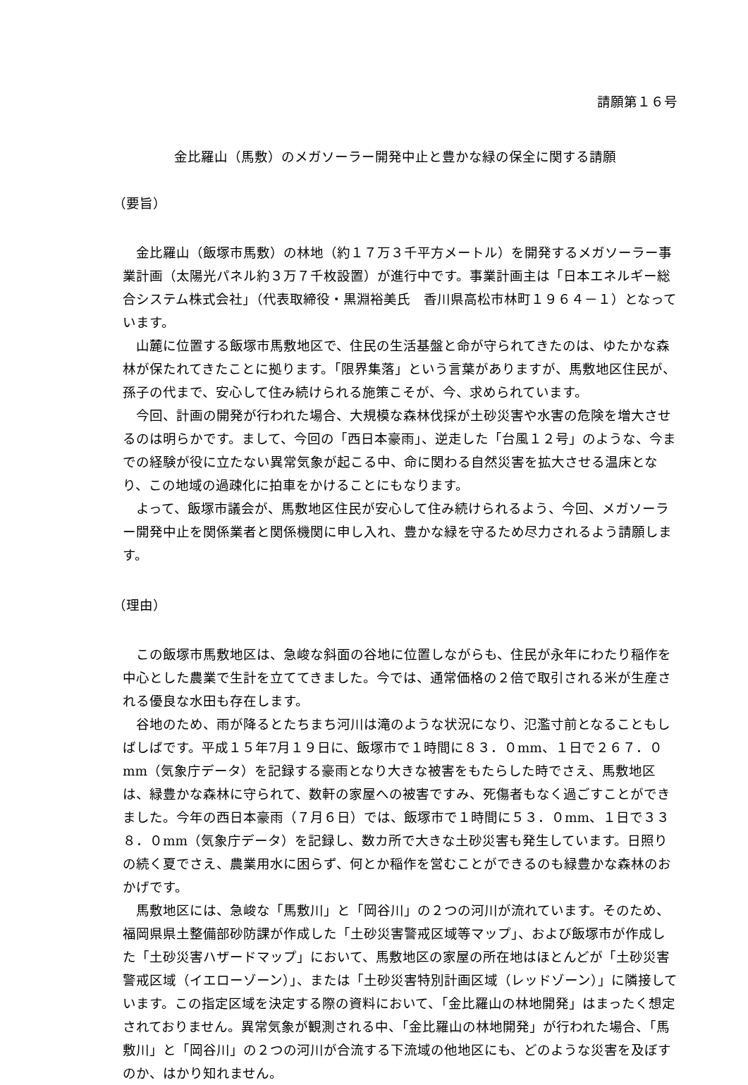請願第１６号
金比羅山（馬敷）のメガソーラー開発中止と豊かな緑の保全に関する請願
（要旨）
金比羅山（飯塚市馬敷）の林地（約１７万３千平方メートル）を開発するメガソーラー事業計画（太陽光パネル約３万７千枚設置）が進行中です。事業計画主は「日本エネルギー総合システム株式会社」（代表取締役・黒淵裕美氏　香川県高松市林町１９６４－１）となっています。
山麓に位置する飯塚市馬敷地区で、住民の生活基盤と命が守られてきたのは、ゆたかな森林が保たれてきたことに拠ります。「限界集落」という言葉がありますが、馬敷地区住民が、孫子の代まで、安心して住み続けられる施策こそが、今、求められています。
今回、計画の開発が行われた場合、大規模な森林伐採が土砂災害や水害の危険を増大させるのは明らかです。まして、今回の「西日本豪雨」、逆走した「台風１２号」のような、今までの経験が役に立たない異常気象が起こる中、命に関わる自然災害を拡大させる温床となり、この地域の過疎化に拍車をかけることにもなります。
よって、飯塚市議会が、馬敷地区住民が安心して住み続けられるよう、今回、メガソーラー開発中止を関係業者と関係機関に申し入れ、豊かな緑を守るため尽力されるよう請願します。
（理由）
この飯塚市馬敷地区は、急峻な斜面の谷地に位置しながらも、住民が永年にわたり稲作を中心とした農業で生計を立ててきました。今では、通常価格の２倍で取引される米が生産される優良な水田も存在します。
谷地のため、雨が降るとたちまち河川は滝のような状況になり、氾濫寸前となることもしばしばです。平成１５年7月１９日に、飯塚市で１時間に８３．０mm、１日で２６７．０mm（気象庁データ）を記録する豪雨となり大きな被害をもたらした時でさえ、馬敷地区は、緑豊かな森林に守られて、数軒の家屋への被害ですみ、死傷者もなく過ごすことができました。今年の西日本豪雨（７月６日）では、飯塚市で１時間に５３．０mm、１日で３３８．０mm（気象庁データ）を記録し、数カ所で大きな土砂災害も発生しています。日照りの続く夏でさえ、農業用水に困らず、何とか稲作を営むことができるのも緑豊かな森林のおかげです。
馬敷地区には、急峻な「馬敷川」と「岡谷川」の２つの河川が流れています。そのため、福岡県県土整備部砂防課が作成した「土砂災害警戒区域等マップ」、および飯塚市が作成した「土砂災害ハザードマップ」において、馬敷地区の家屋の所在地はほとんどが「土砂災害警戒区域（イエローゾーン）」、または「土砂災害特別計画区域（レッドゾーン）」に隣接しています。この指定区域を決定する際の資料において、「金比羅山の林地開発」はまったく想定されておりません。異常気象が観測される中、「金比羅山の林地開発」が行われた場合、「馬敷川」と「岡谷川」の２つの河川が合流する下流域の他地区にも、どのような災害を及ぼすのか、はかり知れません。